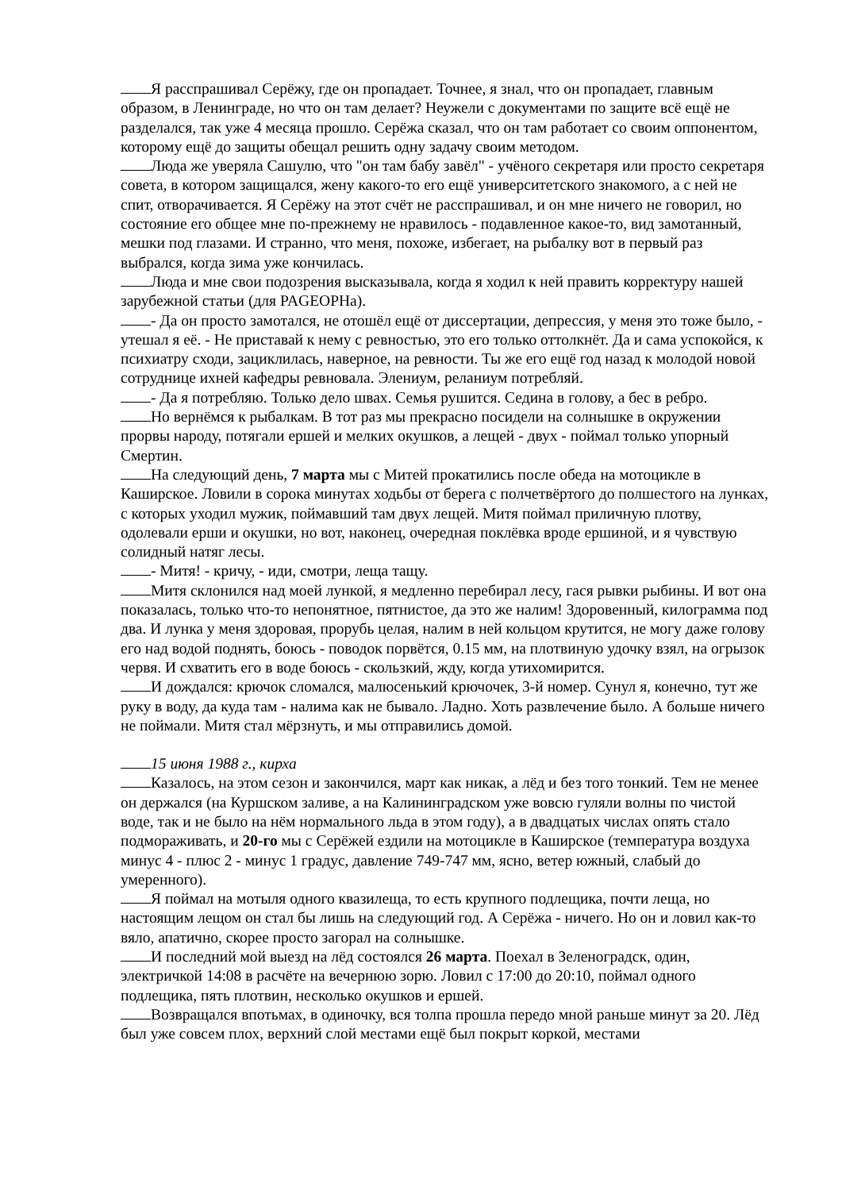Я расспрашивал Серёжу, где он пропадает. Точнее, я знал, что он пропадает, главным образом, в Ленинграде, но что он там делает? Неужели с документами по защите всё ещё не разделался, так уже 4 месяца прошло. Серёжа сказал, что он там работает со своим оппонентом, которому ещё до защиты обещал решить одну задачу своим методом.
Люда же уверяла Сашулю, что "он там бабу завёл" - учёного секретаря или просто секретаря совета, в котором защищался, жену какого-то его ещё университетского знакомого, а с ней не спит, отворачивается. Я Серёжу на этот счёт не расспрашивал, и он мне ничего не говорил, но состояние его общее мне по-прежнему не нравилось - подавленное какое-то, вид замотанный, мешки под глазами. И странно, что меня, похоже, избегает, на рыбалку вот в первый раз выбрался, когда зима уже кончилась.
Люда и мне свои подозрения высказывала, когда я ходил к ней править корректуру нашей зарубежной статьи (для PAGEOPHа).
- Да он просто замотался, не отошёл ещё от диссертации, депрессия, у меня это тоже было, - утешал я её. - Не приставай к нему с ревностью, это его только оттолкнёт. Да и сама успокойся, к психиатру сходи, зациклилась, наверное, на ревности. Ты же его ещё год назад к молодой новой сотруднице ихней кафедры ревновала. Элениум, реланиум потребляй.
- Да я потребляю. Только дело швах. Семья рушится. Седина в голову, а бес в ребро.
Но вернёмся к рыбалкам. В тот раз мы прекрасно посидели на солнышке в окружении прорвы народу, потягали ершей и мелких окушков, а лещей - двух - поймал только упорный Смертин.
На следующий день, 7 марта мы с Митей прокатились после обеда на мотоцикле в Каширское. Ловили в сорока минутах ходьбы от берега с полчетвёртого до полшестого на лунках, с которых уходил мужик, поймавший там двух лещей. Митя поймал приличную плотву, одолевали ерши и окушки, но вот, наконец, очередная поклёвка вроде ершиной, и я чувствую солидный натяг лесы.
- Митя! - кричу, - иди, смотри, леща тащу.
Митя склонился над моей лункой, я медленно перебирал лесу, гася рывки рыбины. И вот она показалась, только что-то непонятное, пятнистое, да это же налим! Здоровенный, килограмма под два. И лунка у меня здоровая, прорубь целая, налим в ней кольцом крутится, не могу даже голову его над водой поднять, боюсь - поводок порвётся, 0.15 мм, на плотвиную удочку взял, на огрызок червя. И схватить его в воде боюсь - скользкий, жду, когда утихомирится.
И дождался: крючок сломался, малюсенький крючочек, 3-й номер. Сунул я, конечно, тут же руку в воду, да куда там - налима как не бывало. Ладно. Хоть развлечение было. А больше ничего не поймали. Митя стал мёрзнуть, и мы отправились домой.
15 июня 1988 г., кирха
Казалось, на этом сезон и закончился, март как никак, а лёд и без того тонкий. Тем не менее он держался (на Куршском заливе, а на Калининградском уже вовсю гуляли волны по чистой воде, так и не было на нём нормального льда в этом году), а в двадцатых числах опять стало подмораживать, и 20-го мы с Серёжей ездили на мотоцикле в Каширское (температура воздуха минус 4 - плюс 2 - минус 1 градус, давление 749-747 мм, ясно, ветер южный, слабый до умеренного).
Я поймал на мотыля одного квазилеща, то есть крупного подлещика, почти леща, но настоящим лещом он стал бы лишь на следующий год. А Серёжа - ничего. Но он и ловил как-то вяло, апатично, скорее просто загорал на солнышке.
И последний мой выезд на лёд состоялся 26 марта. Поехал в Зеленоградск, один, электричкой 14:08 в расчёте на вечернюю зорю. Ловил с 17:00 до 20:10, поймал одного подлещика, пять плотвин, несколько окушков и ершей.
Возвращался впотьмах, в одиночку, вся толпа прошла передо мной раньше минут за 20. Лёд был уже совсем плох, верхний слой местами ещё был покрыт коркой, местами